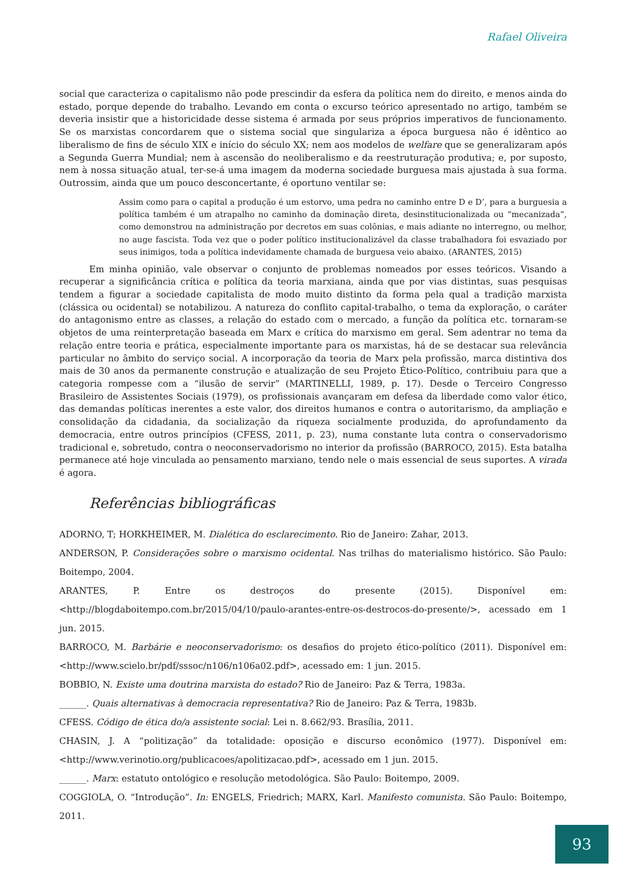Rafael Oliveira
social que caracteriza o capitalismo não pode prescindir da esfera da política nem do direito, e menos ainda do estado, porque depende do trabalho. Levando em conta o excurso teórico apresentado no artigo, também se deveria insistir que a historicidade desse sistema é armada por seus próprios imperativos de funcionamento. Se os marxistas concordarem que o sistema social que singulariza a época burguesa não é idêntico ao liberalismo de fins de século XIX e início do século XX; nem aos modelos de welfare que se generalizaram após a Segunda Guerra Mundial; nem à ascensão do neoliberalismo e da reestruturação produtiva; e, por suposto, nem à nossa situação atual, ter-se-á uma imagem da moderna sociedade burguesa mais ajustada à sua forma. Outrossim, ainda que um pouco desconcertante, é oportuno ventilar se:
Assim como para o capital a produção é um estorvo, uma pedra no caminho entre D e D’, para a burguesia a política também é um atrapalho no caminho da dominação direta, desinstitucionalizada ou “mecanizada”, como demonstrou na administração por decretos em suas colônias, e mais adiante no interregno, ou melhor, no auge fascista. Toda vez que o poder político institucionalizável da classe trabalhadora foi esvaziado por seus inimigos, toda a política indevidamente chamada de burguesa veio abaixo. (ARANTES, 2015)
Em minha opinião, vale observar o conjunto de problemas nomeados por esses teóricos. Visando a recuperar a significância crítica e política da teoria marxiana, ainda que por vias distintas, suas pesquisas tendem a figurar a sociedade capitalista de modo muito distinto da forma pela qual a tradição marxista (clássica ou ocidental) se notabilizou. A natureza do conflito capital-trabalho, o tema da exploração, o caráter do antagonismo entre as classes, a relação do estado com o mercado, a função da política etc. tornaram-se objetos de uma reinterpretação baseada em Marx e crítica do marxismo em geral. Sem adentrar no tema da relação entre teoria e prática, especialmente importante para os marxistas, há de se destacar sua relevância particular no âmbito do serviço social. A incorporação da teoria de Marx pela profissão, marca distintiva dos mais de 30 anos da permanente construção e atualização de seu Projeto Ético-Político, contribuiu para que a categoria rompesse com a “ilusão de servir” (MARTINELLI, 1989, p. 17). Desde o Terceiro Congresso Brasileiro de Assistentes Sociais (1979), os profissionais avançaram em defesa da liberdade como valor ético, das demandas políticas inerentes a este valor, dos direitos humanos e contra o autoritarismo, da ampliação e consolidação da cidadania, da socialização da riqueza socialmente produzida, do aprofundamento da democracia, entre outros princípios (CFESS, 2011, p. 23), numa constante luta contra o conservadorismo tradicional e, sobretudo, contra o neoconservadorismo no interior da profissão (BARROCO, 2015). Esta batalha permanece até hoje vinculada ao pensamento marxiano, tendo nele o mais essencial de seus suportes. A virada é agora.
Referências bibliográficas
ADORNO, T; HORKHEIMER, M. Dialética do esclarecimento. Rio de Janeiro: Zahar, 2013.
ANDERSON, P. Considerações sobre o marxismo ocidental. Nas trilhas do materialismo histórico. São Paulo: Boitempo, 2004.
ARANTES, P. Entre os destroços do presente (2015). Disponível em: <http://blogdaboitempo.com.br/2015/04/10/paulo-arantes-entre-os-destrocos-do-presente/>, acessado em 1 jun. 2015.
BARROCO, M. Barbárie e neoconservadorismo: os desafios do projeto ético-político (2011). Disponível em: <http://www.scielo.br/pdf/sssoc/n106/n106a02.pdf>, acessado em: 1 jun. 2015.
BOBBIO, N. Existe uma doutrina marxista do estado? Rio de Janeiro: Paz & Terra, 1983a.
______. Quais alternativas à democracia representativa? Rio de Janeiro: Paz & Terra, 1983b.
CFESS. Código de ética do/a assistente social: Lei n. 8.662/93. Brasília, 2011.
CHASIN, J. A “politização” da totalidade: oposição e discurso econômico (1977). Disponível em: <http://www.verinotio.org/publicacoes/apolitizacao.pdf>, acessado em 1 jun. 2015.
______. Marx: estatuto ontológico e resolução metodológica. São Paulo: Boitempo, 2009.
COGGIOLA, O. “Introdução”. In: ENGELS, Friedrich; MARX, Karl. Manifesto comunista. São Paulo: Boitempo, 2011.
93